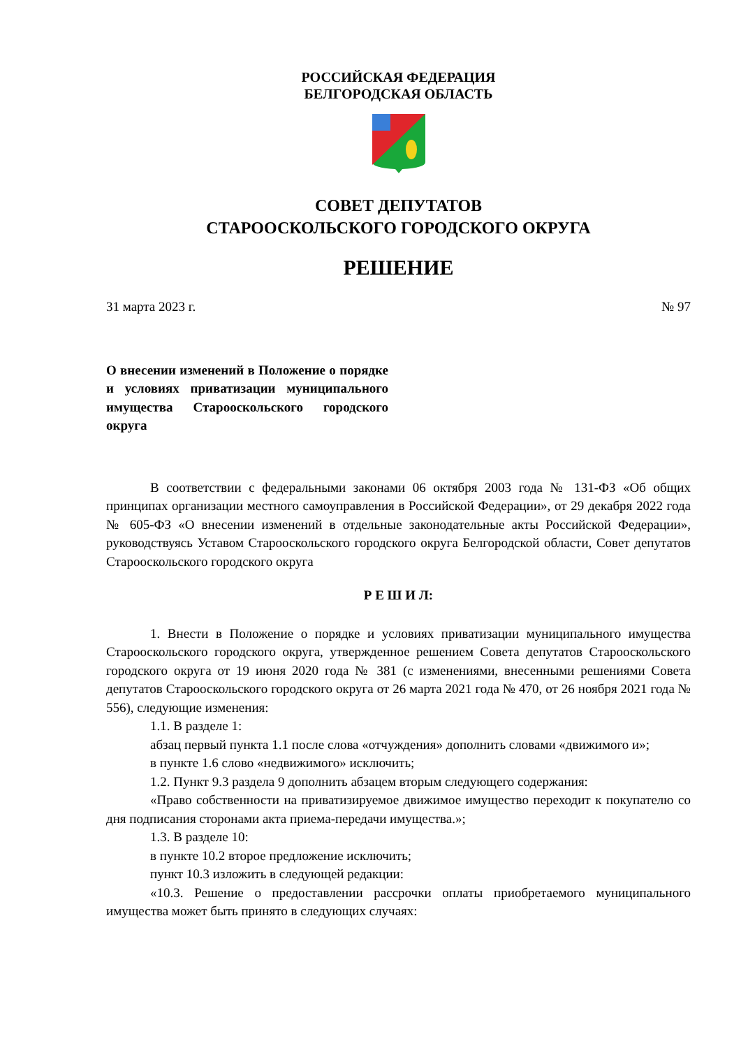РОССИЙСКАЯ ФЕДЕРАЦИЯ
БЕЛГОРОДСКАЯ ОБЛАСТЬ
СОВЕТ ДЕПУТАТОВ
СТАРООСКОЛЬСКОГО ГОРОДСКОГО ОКРУГА
РЕШЕНИЕ
31 марта 2023 г. № 97
О внесении изменений в Положение о порядке и условиях приватизации муниципального имущества Старооскольского городского округа
В соответствии с федеральными законами 06 октября 2003 года № 131-ФЗ «Об общих принципах организации местного самоуправления в Российской Федерации», от 29 декабря 2022 года № 605-ФЗ «О внесении изменений в отдельные законодательные акты Российской Федерации», руководствуясь Уставом Старооскольского городского округа Белгородской области, Совет депутатов Старооскольского городского округа
Р Е Ш И Л:
1. Внести в Положение о порядке и условиях приватизации муниципального имущества Старооскольского городского округа, утвержденное решением Совета депутатов Старооскольского городского округа от 19 июня 2020 года № 381 (с изменениями, внесенными решениями Совета депутатов Старооскольского городского округа от 26 марта 2021 года № 470, от 26 ноября 2021 года № 556), следующие изменения:
1.1. В разделе 1:
абзац первый пункта 1.1 после слова «отчуждения» дополнить словами «движимого и»;
в пункте 1.6 слово «недвижимого» исключить;
1.2. Пункт 9.3 раздела 9 дополнить абзацем вторым следующего содержания:
«Право собственности на приватизируемое движимое имущество переходит к покупателю со дня подписания сторонами акта приема-передачи имущества.»;
1.3. В разделе 10:
в пункте 10.2 второе предложение исключить;
пункт 10.3 изложить в следующей редакции:
«10.3. Решение о предоставлении рассрочки оплаты приобретаемого муниципального имущества может быть принято в следующих случаях: